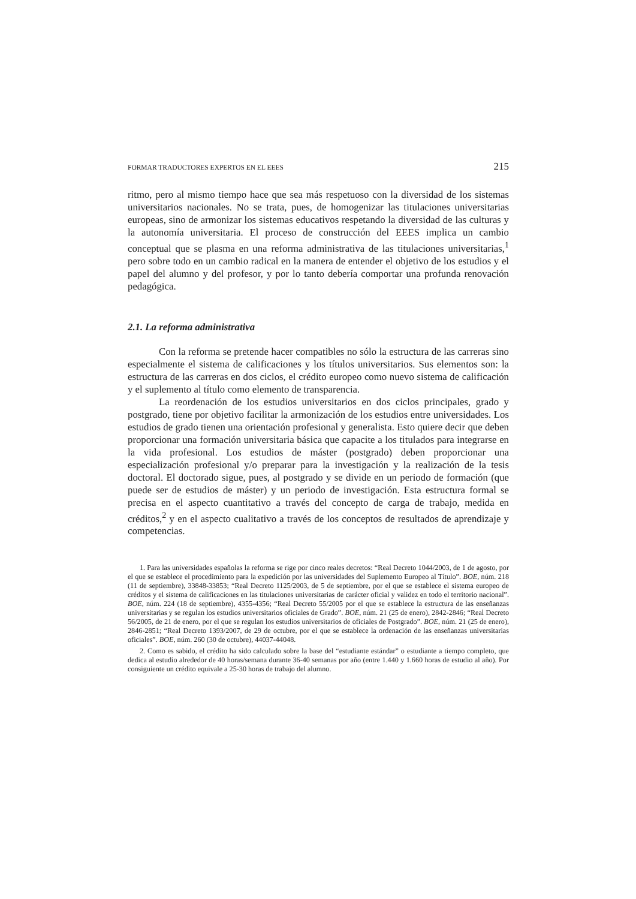FORMAR TRADUCTORES EXPERTOS EN EL EEES 215
ritmo, pero al mismo tiempo hace que sea más respetuoso con la diversidad de los sistemas universitarios nacionales. No se trata, pues, de homogenizar las titulaciones universitarias europeas, sino de armonizar los sistemas educativos respetando la diversidad de las culturas y la autonomía universitaria. El proceso de construcción del EEES implica un cambio conceptual que se plasma en una reforma administrativa de las titulaciones universitarias,<sup>1</sup> pero sobre todo en un cambio radical en la manera de entender el objetivo de los estudios y el papel del alumno y del profesor, y por lo tanto debería comportar una profunda renovación pedagógica.
2.1. La reforma administrativa
Con la reforma se pretende hacer compatibles no sólo la estructura de las carreras sino especialmente el sistema de calificaciones y los títulos universitarios. Sus elementos son: la estructura de las carreras en dos ciclos, el crédito europeo como nuevo sistema de calificación y el suplemento al título como elemento de transparencia.
La reordenación de los estudios universitarios en dos ciclos principales, grado y postgrado, tiene por objetivo facilitar la armonización de los estudios entre universidades. Los estudios de grado tienen una orientación profesional y generalista. Esto quiere decir que deben proporcionar una formación universitaria básica que capacite a los titulados para integrarse en la vida profesional. Los estudios de máster (postgrado) deben proporcionar una especialización profesional y/o preparar para la investigación y la realización de la tesis doctoral. El doctorado sigue, pues, al postgrado y se divide en un periodo de formación (que puede ser de estudios de máster) y un periodo de investigación. Esta estructura formal se precisa en el aspecto cuantitativo a través del concepto de carga de trabajo, medida en créditos,<sup>2</sup> y en el aspecto cualitativo a través de los conceptos de resultados de aprendizaje y competencias.
1. Para las universidades españolas la reforma se rige por cinco reales decretos: “Real Decreto 1044/2003, de 1 de agosto, por el que se establece el procedimiento para la expedición por las universidades del Suplemento Europeo al Título”. BOE, núm. 218 (11 de septiembre), 33848-33853; “Real Decreto 1125/2003, de 5 de septiembre, por el que se establece el sistema europeo de créditos y el sistema de calificaciones en las titulaciones universitarias de carácter oficial y validez en todo el territorio nacional”. BOE, núm. 224 (18 de septiembre), 4355-4356; “Real Decreto 55/2005 por el que se establece la estructura de las enseñanzas universitarias y se regulan los estudios universitarios oficiales de Grado”. BOE, núm. 21 (25 de enero), 2842-2846; “Real Decreto 56/2005, de 21 de enero, por el que se regulan los estudios universitarios de oficiales de Postgrado”. BOE, núm. 21 (25 de enero), 2846-2851; “Real Decreto 1393/2007, de 29 de octubre, por el que se establece la ordenación de las enseñanzas universitarias oficiales”. BOE, núm. 260 (30 de octubre), 44037-44048.
2. Como es sabido, el crédito ha sido calculado sobre la base del “estudiante estándar” o estudiante a tiempo completo, que dedica al estudio alrededor de 40 horas/semana durante 36-40 semanas por año (entre 1.440 y 1.660 horas de estudio al año). Por consiguiente un crédito equivale a 25-30 horas de trabajo del alumno.